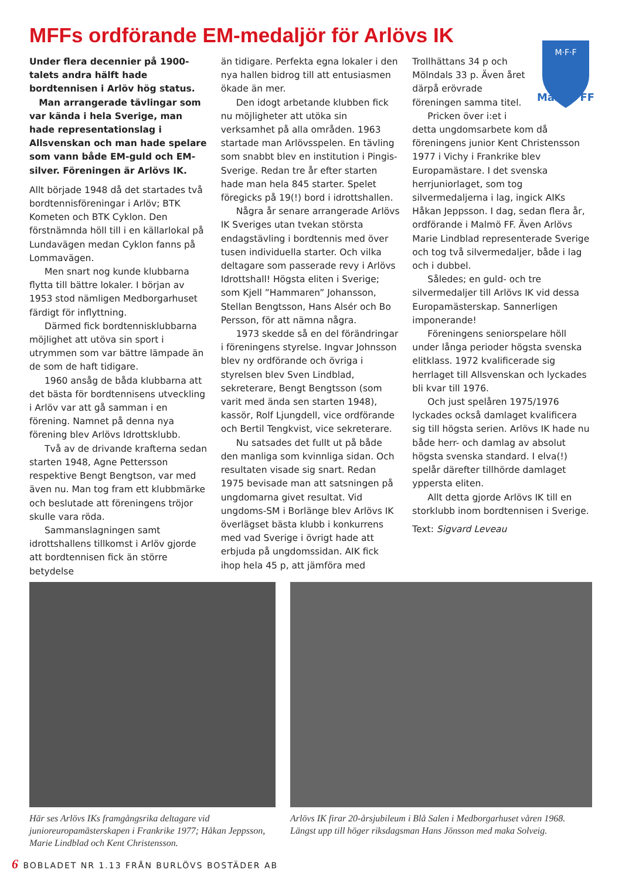MFFs ordförande EM-medaljör för Arlövs IK
Under flera decennier på 1900-talets andra hälft hade bordtennisen i Arlöv hög status.
Man arrangerade tävlingar som var kända i hela Sverige, man hade representationslag i Allsvenskan och man hade spelare som vann både EM-guld och EM-silver. Föreningen är Arlövs IK.
Allt började 1948 då det startades två bordtennisföreningar i Arlöv; BTK Kometen och BTK Cyklon. Den förstnämnda höll till i en källarlokal på Lundavägen medan Cyklon fanns på Lommavägen.
Men snart nog kunde klubbarna flytta till bättre lokaler. I början av 1953 stod nämligen Medborgarhuset färdigt för inflyttning.
Därmed fick bordtennisklubbarna möjlighet att utöva sin sport i utrymmen som var bättre lämpade än de som de haft tidigare.
1960 ansåg de båda klubbarna att det bästa för bordtennisens utveckling i Arlöv var att gå samman i en förening. Namnet på denna nya förening blev Arlövs Idrottsklubb.
Två av de drivande krafterna sedan starten 1948, Agne Pettersson respektive Bengt Bengtson, var med även nu. Man tog fram ett klubbmärke och beslutade att föreningens tröjor skulle vara röda.
Sammanslagningen samt idrottshallens tillkomst i Arlöv gjorde att bordtennisen fick än större betydelse
än tidigare. Perfekta egna lokaler i den nya hallen bidrog till att entusiasmen ökade än mer.
Den idogt arbetande klubben fick nu möjligheter att utöka sin verksamhet på alla områden. 1963 startade man Arlövsspelen. En tävling som snabbt blev en institution i Pingis-Sverige. Redan tre år efter starten hade man hela 845 starter. Spelet föregicks på 19(!) bord i idrottshallen.
Några år senare arrangerade Arlövs IK Sveriges utan tvekan största endagstävling i bordtennis med över tusen individuella starter. Och vilka deltagare som passerade revy i Arlövs Idrottshall! Högsta eliten i Sverige; som Kjell ”Hammaren” Johansson, Stellan Bengtsson, Hans Alsér och Bo Persson, för att nämna några.
1973 skedde så en del förändringar i föreningens styrelse. Ingvar Johnsson blev ny ordförande och övriga i styrelsen blev Sven Lindblad, sekreterare, Bengt Bengtsson (som varit med ända sen starten 1948), kassör, Rolf Ljungdell, vice ordförande och Bertil Tengkvist, vice sekreterare.
Nu satsades det fullt ut på både den manliga som kvinnliga sidan. Och resultaten visade sig snart. Redan 1975 bevisade man att satsningen på ungdomarna givet resultat. Vid ungdoms-SM i Borlänge blev Arlövs IK överlägset bästa klubb i konkurrens med vad Sverige i övrigt hade att erbjuda på ungdomssidan. AIK fick ihop hela 45 p, att jämföra med
M·F·F
Malmö FF
Trollhättans 34 p och Mölndals 33 p. Även året därpå erövrade föreningen samma titel.
Pricken över i:et i detta ungdomsarbete kom då föreningens junior Kent Christensson 1977 i Vichy i Frankrike blev Europamästare. I det svenska herrjuniorlaget, som tog silvermedaljerna i lag, ingick AIKs Håkan Jeppsson. I dag, sedan flera år, ordförande i Malmö FF. Även Arlövs Marie Lindblad representerade Sverige och tog två silvermedaljer, både i lag och i dubbel.
Således; en guld- och tre silvermedaljer till Arlövs IK vid dessa Europamästerskap. Sannerligen imponerande!
Föreningens seniorspelare höll under långa perioder högsta svenska elitklass. 1972 kvalificerade sig herrlaget till Allsvenskan och lyckades bli kvar till 1976.
Och just spelåren 1975/1976 lyckades också damlaget kvalificera sig till högsta serien. Arlövs IK hade nu både herr- och damlag av absolut högsta svenska standard. I elva(!) spelår därefter tillhörde damlaget yppersta eliten.
Allt detta gjorde Arlövs IK till en storklubb inom bordtennisen i Sverige.
Text: Sigvard Leveau
Här ses Arlövs IKs framgångsrika deltagare vid junioreuropamästerskapen i Frankrike 1977; Håkan Jeppsson, Marie Lindblad och Kent Christensson.
Arlövs IK firar 20-årsjubileum i Blå Salen i Medborgarhuset våren 1968. Längst upp till höger riksdagsman Hans Jönsson med maka Solveig.
6 BOBLADET NR 1.13 FRÅN BURLÖVS BOSTÄDER AB